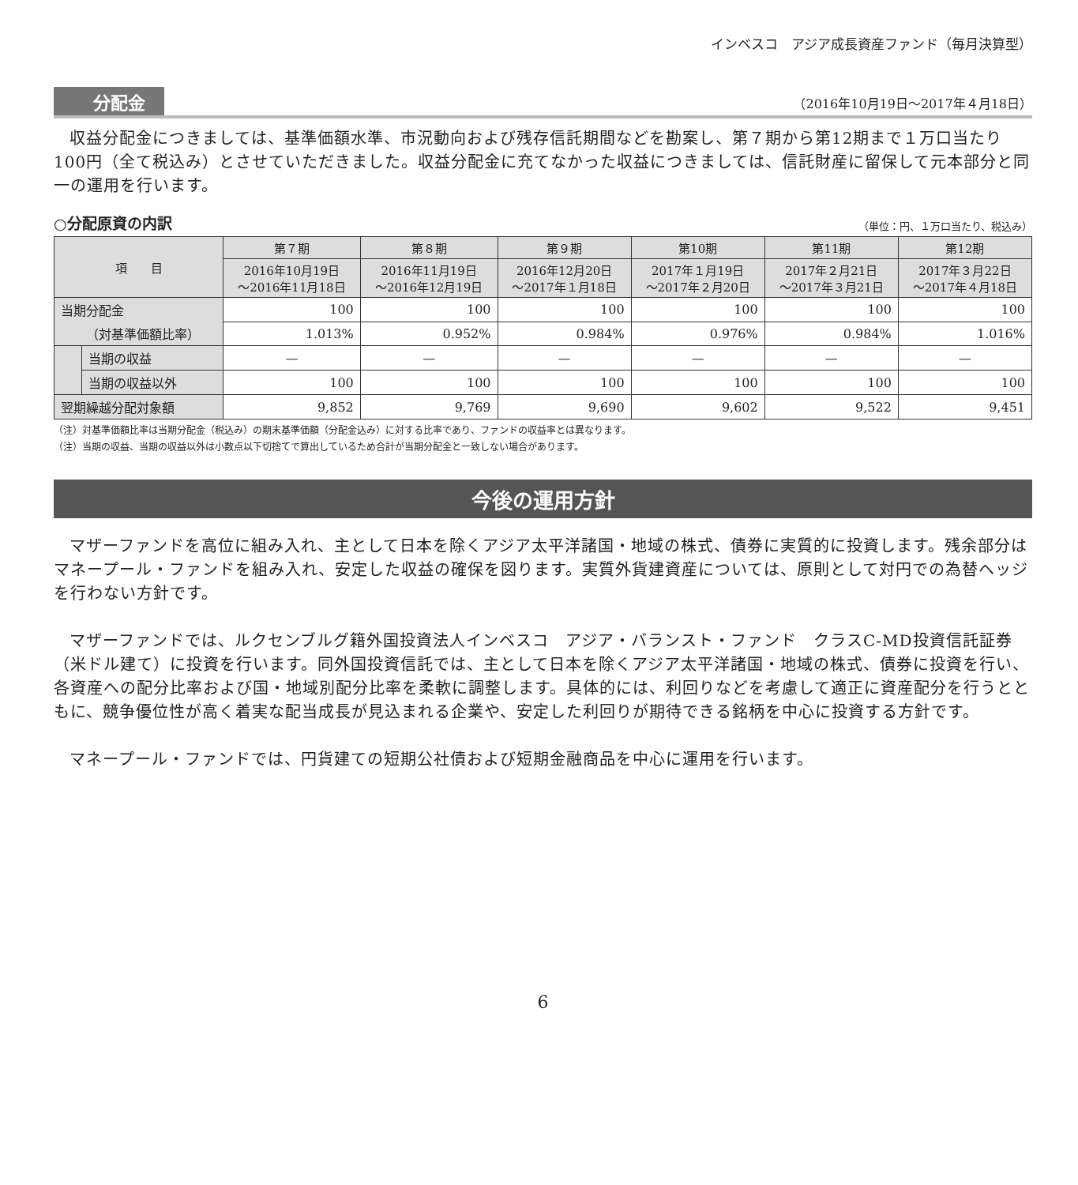インベスコ　アジア成長資産ファンド（毎月決算型）
分配金 （2016年10月19日～2017年４月18日）
収益分配金につきましては、基準価額水準、市況動向および残存信託期間などを勘案し、第７期から第12期まで１万口当たり100円（全て税込み）とさせていただきました。収益分配金に充てなかった収益につきましては、信託財産に留保して元本部分と同一の運用を行います。
○分配原資の内訳 （単位：円、１万口当たり、税込み）
| 項 目 | | 第７期 | 第８期 | 第９期 | 第10期 | 第11期 | 第12期 |
| --- | --- | --- | --- | --- | --- | --- | --- |
| | | 2016年10月19日 ～2016年11月18日 | 2016年11月19日 ～2016年12月19日 | 2016年12月20日 ～2017年１月18日 | 2017年１月19日 ～2017年２月20日 | 2017年２月21日 ～2017年３月21日 | 2017年３月22日 ～2017年４月18日 |
| 当期分配金 | | 100 | 100 | 100 | 100 | 100 | 100 |
| （対基準価額比率） | | 1.013% | 0.952% | 0.984% | 0.976% | 0.984% | 1.016% |
| | 当期の収益 | — | — | — | — | — | — |
| | 当期の収益以外 | 100 | 100 | 100 | 100 | 100 | 100 |
| 翌期繰越分配対象額 | | 9,852 | 9,769 | 9,690 | 9,602 | 9,522 | 9,451 |
（注）対基準価額比率は当期分配金（税込み）の期末基準価額（分配金込み）に対する比率であり、ファンドの収益率とは異なります。
（注）当期の収益、当期の収益以外は小数点以下切捨てで算出しているため合計が当期分配金と一致しない場合があります。
今後の運用方針
マザーファンドを高位に組み入れ、主として日本を除くアジア太平洋諸国・地域の株式、債券に実質的に投資します。残余部分はマネープール・ファンドを組み入れ、安定した収益の確保を図ります。実質外貨建資産については、原則として対円での為替ヘッジを行わない方針です。
マザーファンドでは、ルクセンブルグ籍外国投資法人インベスコ　アジア・バランスト・ファンド　クラスC-MD投資信託証券（米ドル建て）に投資を行います。同外国投資信託では、主として日本を除くアジア太平洋諸国・地域の株式、債券に投資を行い、各資産への配分比率および国・地域別配分比率を柔軟に調整します。具体的には、利回りなどを考慮して適正に資産配分を行うとともに、競争優位性が高く着実な配当成長が見込まれる企業や、安定した利回りが期待できる銘柄を中心に投資する方針です。
マネープール・ファンドでは、円貨建ての短期公社債および短期金融商品を中心に運用を行います。
6